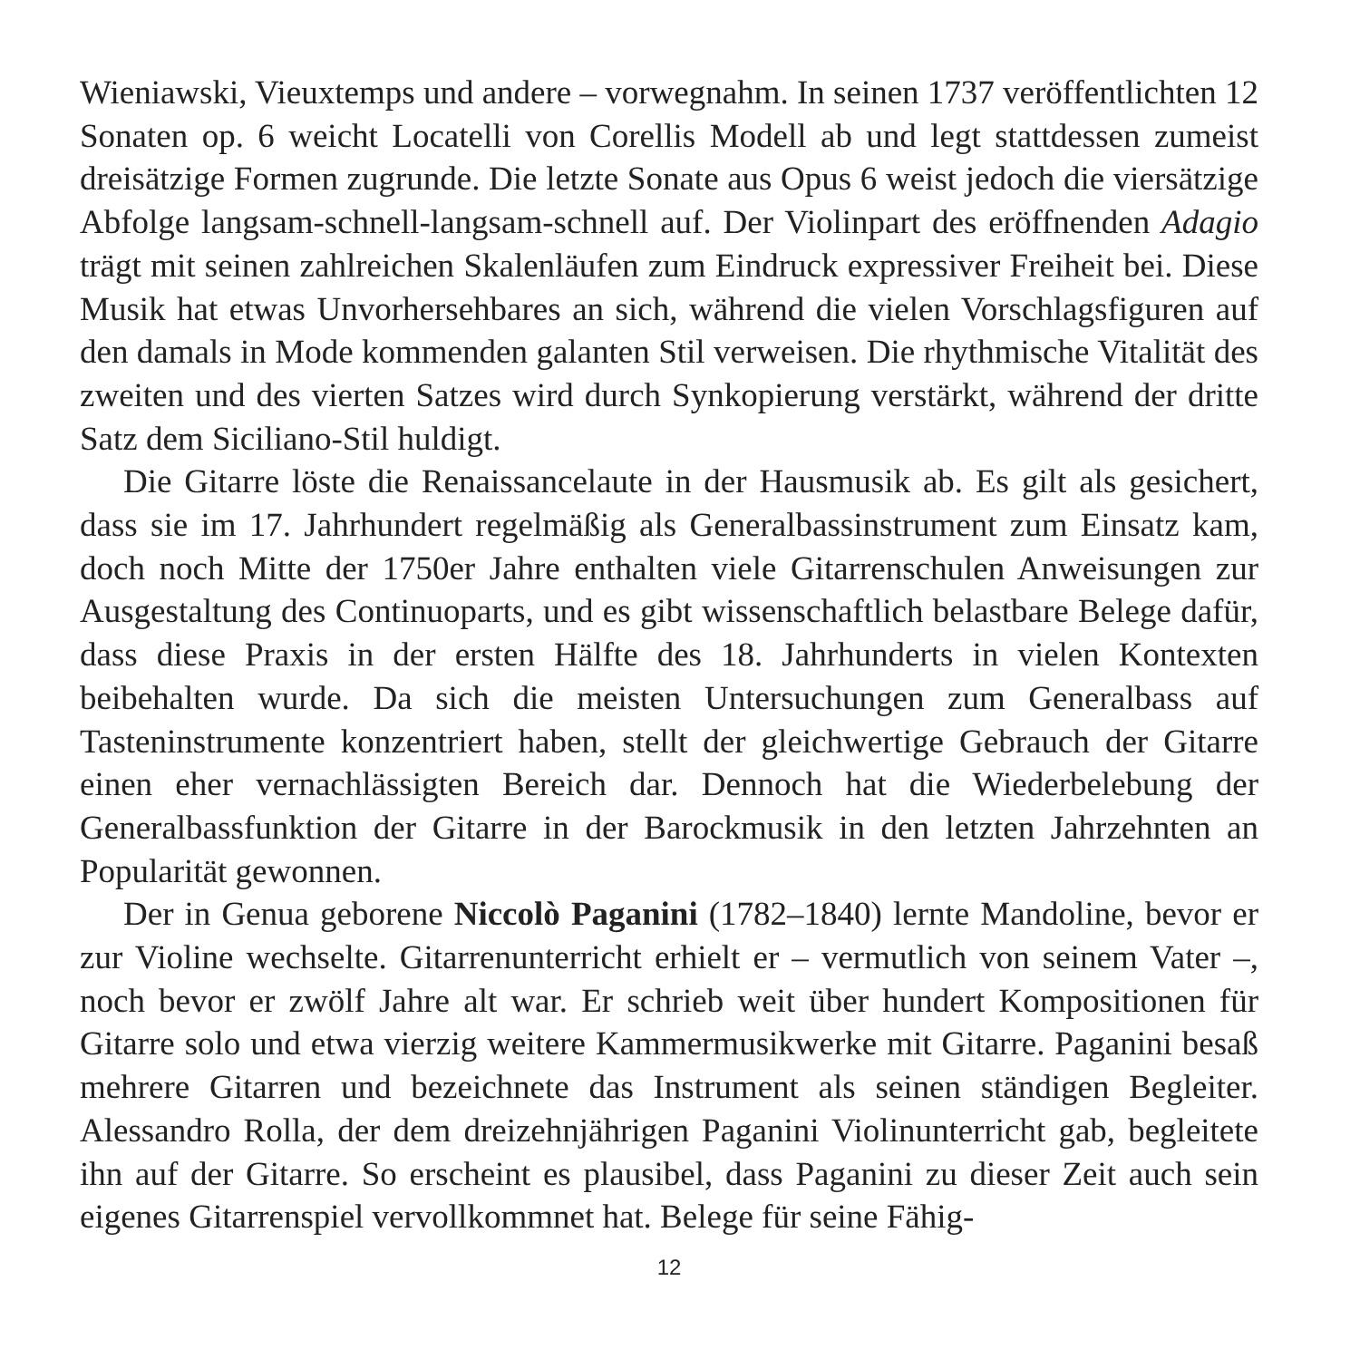Wieniawski, Vieuxtemps und andere – vorwegnahm. In seinen 1737 veröffentlichten 12 Sonaten op. 6 weicht Locatelli von Corellis Modell ab und legt stattdessen zumeist dreisätzige Formen zugrunde. Die letzte Sonate aus Opus 6 weist jedoch die viersätzige Abfolge langsam-schnell-langsam-schnell auf. Der Violinpart des eröffnenden Adagio trägt mit seinen zahlreichen Skalenläufen zum Eindruck expressiver Freiheit bei. Diese Musik hat etwas Unvorhersehbares an sich, während die vielen Vorschlagsfiguren auf den damals in Mode kommenden galanten Stil verweisen. Die rhythmische Vitalität des zweiten und des vierten Satzes wird durch Synkopierung verstärkt, während der dritte Satz dem Siciliano-Stil huldigt.
Die Gitarre löste die Renaissancelaute in der Hausmusik ab. Es gilt als gesichert, dass sie im 17. Jahrhundert regelmäßig als Generalbassinstrument zum Einsatz kam, doch noch Mitte der 1750er Jahre enthalten viele Gitarrenschulen Anweisungen zur Ausgestaltung des Continuoparts, und es gibt wissenschaftlich belastbare Belege dafür, dass diese Praxis in der ersten Hälfte des 18. Jahrhunderts in vielen Kontexten beibehalten wurde. Da sich die meisten Untersuchungen zum Generalbass auf Tasteninstrumente konzentriert haben, stellt der gleichwertige Gebrauch der Gitarre einen eher vernachlässigten Bereich dar. Dennoch hat die Wiederbelebung der Generalbassfunktion der Gitarre in der Barockmusik in den letzten Jahrzehnten an Popularität gewonnen.
Der in Genua geborene Niccolò Paganini (1782–1840) lernte Mandoline, bevor er zur Violine wechselte. Gitarrenunterricht erhielt er – vermutlich von seinem Vater –, noch bevor er zwölf Jahre alt war. Er schrieb weit über hundert Kompositionen für Gitarre solo und etwa vierzig weitere Kammermusikwerke mit Gitarre. Paganini besaß mehrere Gitarren und bezeichnete das Instrument als seinen ständigen Begleiter. Alessandro Rolla, der dem dreizehnjährigen Paganini Violinunterricht gab, begleitete ihn auf der Gitarre. So erscheint es plausibel, dass Paganini zu dieser Zeit auch sein eigenes Gitarrenspiel vervollkommnet hat. Belege für seine Fähig-
12